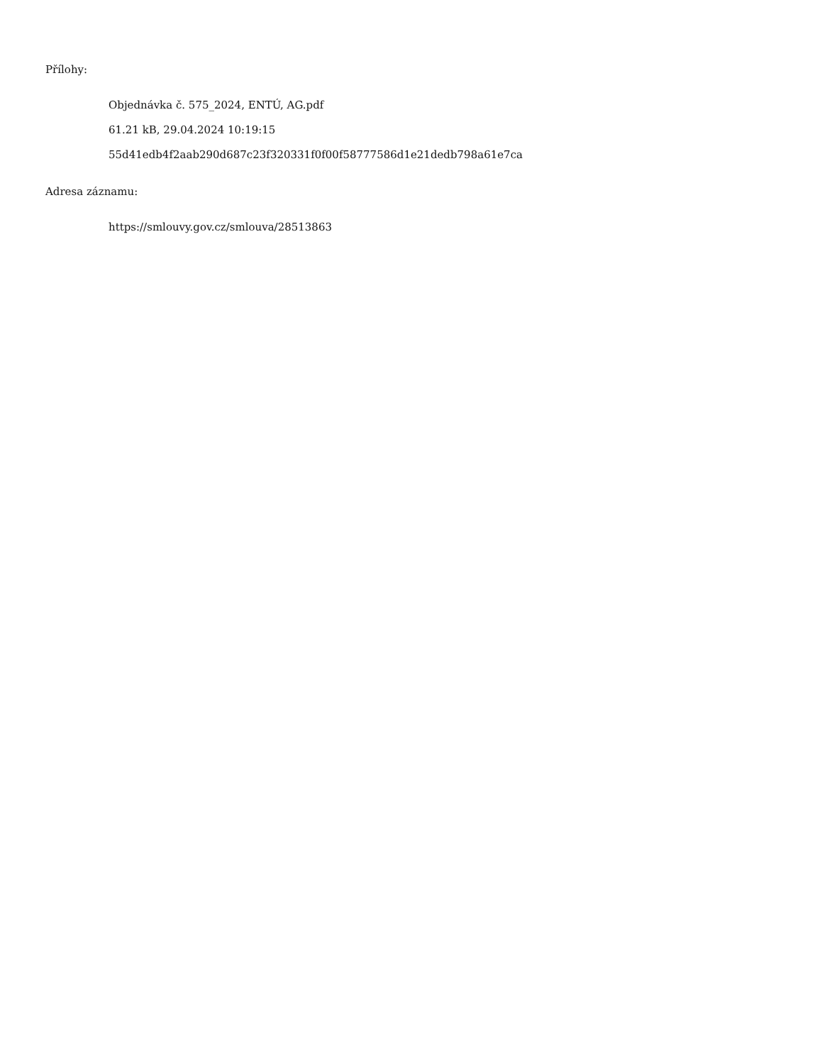Přílohy:
Objednávka č. 575_2024, ENTÚ, AG.pdf
61.21 kB, 29.04.2024 10:19:15
55d41edb4f2aab290d687c23f320331f0f00f58777586d1e21dedb798a61e7ca
Adresa záznamu:
https://smlouvy.gov.cz/smlouva/28513863